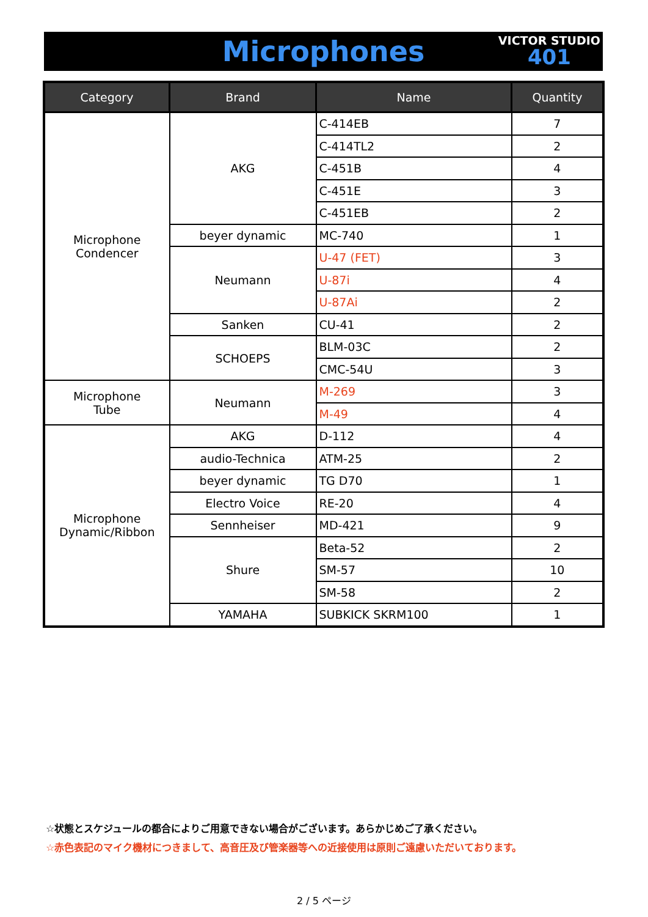Microphones
VICTOR STUDIO
401
| Category | Brand | Name | Quantity |
| --- | --- | --- | --- |
| Microphone Condencer | AKG | C-414EB | 7 |
| | | C-414TL2 | 2 |
| | | C-451B | 4 |
| | | C-451E | 3 |
| | | C-451EB | 2 |
| | beyer dynamic | MC-740 | 1 |
| | Neumann | U-47 (FET) | 3 |
| | | U-87i | 4 |
| | | U-87Ai | 2 |
| | Sanken | CU-41 | 2 |
| | SCHOEPS | BLM-03C | 2 |
| | | CMC-54U | 3 |
| Microphone Tube | Neumann | M-269 | 3 |
| | | M-49 | 4 |
| Microphone Dynamic/Ribbon | AKG | D-112 | 4 |
| | audio-Technica | ATM-25 | 2 |
| | beyer dynamic | TG D70 | 1 |
| | Electro Voice | RE-20 | 4 |
| | Sennheiser | MD-421 | 9 |
| | Shure | Beta-52 | 2 |
| | | SM-57 | 10 |
| | | SM-58 | 2 |
| | YAMAHA | SUBKICK SKRM100 | 1 |
☆状態とスケジュールの都合によりご用意できない場合がございます。あらかじめご了承ください。
☆赤色表記のマイク機材につきまして、高音圧及び管楽器等への近接使用は原則ご遠慮いただいております。
2 / 5 ページ